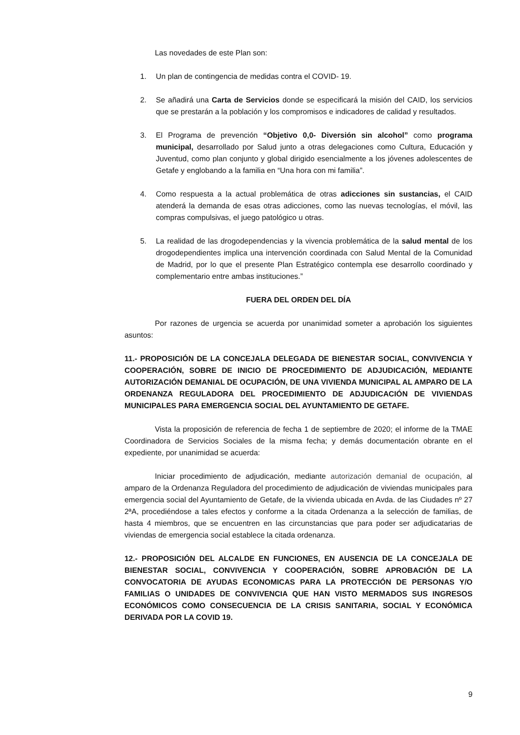Las novedades de este Plan son:
1. Un plan de contingencia de medidas contra el COVID- 19.
2. Se añadirá una Carta de Servicios donde se especificará la misión del CAID, los servicios que se prestarán a la población y los compromisos e indicadores de calidad y resultados.
3. El Programa de prevención “Objetivo 0,0- Diversión sin alcohol” como programa municipal, desarrollado por Salud junto a otras delegaciones como Cultura, Educación y Juventud, como plan conjunto y global dirigido esencialmente a los jóvenes adolescentes de Getafe y englobando a la familia en “Una hora con mi familia”.
4. Como respuesta a la actual problemática de otras adicciones sin sustancias, el CAID atenderá la demanda de esas otras adicciones, como las nuevas tecnologías, el móvil, las compras compulsivas, el juego patológico u otras.
5. La realidad de las drogodependencias y la vivencia problemática de la salud mental de los drogodependientes implica una intervención coordinada con Salud Mental de la Comunidad de Madrid, por lo que el presente Plan Estratégico contempla ese desarrollo coordinado y complementario entre ambas instituciones.”
FUERA DEL ORDEN DEL DÍA
Por razones de urgencia se acuerda por unanimidad someter a aprobación los siguientes asuntos:
11.- PROPOSICIÓN DE LA CONCEJALA DELEGADA DE BIENESTAR SOCIAL, CONVIVENCIA Y COOPERACIÓN, SOBRE DE INICIO DE PROCEDIMIENTO DE ADJUDICACIÓN, MEDIANTE AUTORIZACIÓN DEMANIAL DE OCUPACIÓN, DE UNA VIVIENDA MUNICIPAL AL AMPARO DE LA ORDENANZA REGULADORA DEL PROCEDIMIENTO DE ADJUDICACIÓN DE VIVIENDAS MUNICIPALES PARA EMERGENCIA SOCIAL DEL AYUNTAMIENTO DE GETAFE.
Vista la proposición de referencia de fecha 1 de septiembre de 2020; el informe de la TMAE Coordinadora de Servicios Sociales de la misma fecha; y demás documentación obrante en el expediente, por unanimidad se acuerda:
Iniciar procedimiento de adjudicación, mediante autorización demanial de ocupación, al amparo de la Ordenanza Reguladora del procedimiento de adjudicación de viviendas municipales para emergencia social del Ayuntamiento de Getafe, de la vivienda ubicada en Avda. de las Ciudades nº 27 2ªA, procediéndose a tales efectos y conforme a la citada Ordenanza a la selección de familias, de hasta 4 miembros, que se encuentren en las circunstancias que para poder ser adjudicatarias de viviendas de emergencia social establece la citada ordenanza.
12.- PROPOSICIÓN DEL ALCALDE EN FUNCIONES, EN AUSENCIA DE LA CONCEJALA DE BIENESTAR SOCIAL, CONVIVENCIA Y COOPERACIÓN, SOBRE APROBACIÓN DE LA CONVOCATORIA DE AYUDAS ECONOMICAS PARA LA PROTECCIÓN DE PERSONAS Y/O FAMILIAS O UNIDADES DE CONVIVENCIA QUE HAN VISTO MERMADOS SUS INGRESOS ECONÓMICOS COMO CONSECUENCIA DE LA CRISIS SANITARIA, SOCIAL Y ECONÓMICA DERIVADA POR LA COVID 19.
9